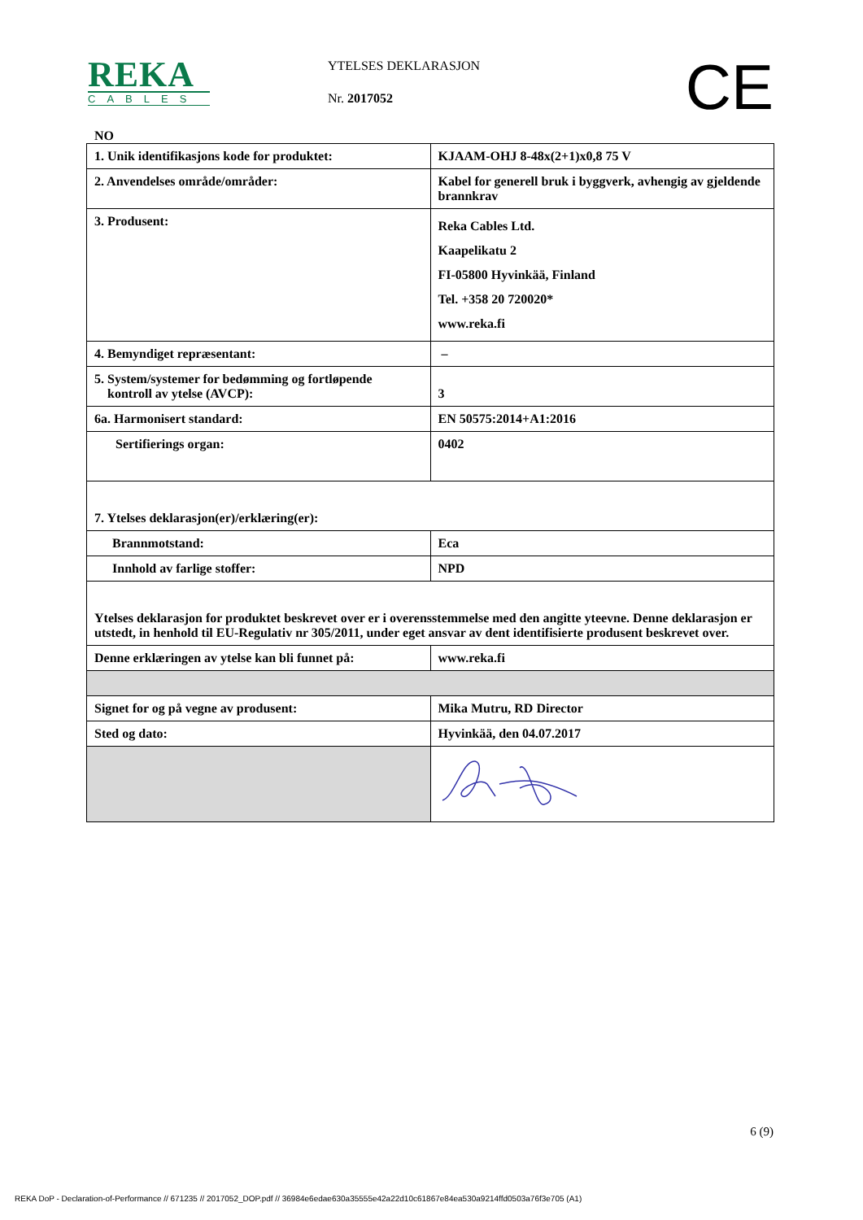REKA
CABLES
YTELSES DEKLARASJON
Nr. 2017052
CE
NO
| 1. Unik identifikasjons kode for produktet: | KJAAM-OHJ 8-48x(2+1)x0,8 75 V |
| 2. Anvendelses område/områder: | Kabel for generell bruk i byggverk, avhengig av gjeldende brannkrav |
| 3. Produsent: | Reka Cables Ltd. Kaapelikatu 2 FI-05800 Hyvinkää, Finland Tel. +358 20 720020* www.reka.fi |
| 4. Bemyndiget repræsentant: | – |
| 5. System/systemer for bedømming og fortløpende kontroll av ytelse (AVCP): | 3 |
| 6a. Harmonisert standard: | EN 50575:2014+A1:2016 |
| Sertifierings organ: | 0402 |
| 7. Ytelses deklarasjon(er)/erklæring(er): | |
| Brannmotstand: | Eca |
| Innhold av farlige stoffer: | NPD |
| Ytelses deklarasjon for produktet beskrevet over er i overensstemmelse med den angitte yteevne. Denne deklarasjon er utstedt, in henhold til EU-Regulativ nr 305/2011, under eget ansvar av dent identifisierte produsent beskrevet over. | |
| Denne erklæringen av ytelse kan bli funnet på: | www.reka.fi |
| Signet for og på vegne av produsent: | Mika Mutru, RD Director |
| Sted og dato: | Hyvinkää, den 04.07.2017 |
6 (9)
REKA DoP - Declaration-of-Performance // 671235 // 2017052_DOP.pdf // 36984e6edae630a35555e42a22d10c61867e84ea530a9214ffd0503a76f3e705 (A1)